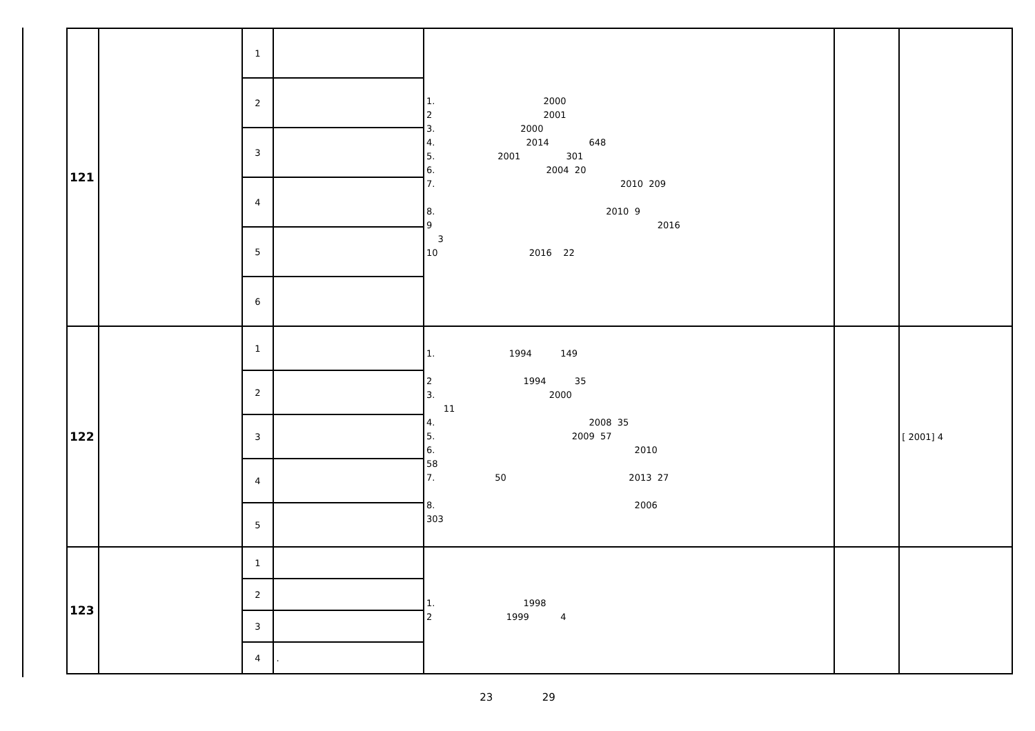| 121 | | 1 | | 1. 2000 2 2001 3. 2000 4. 2014 648 5. 2001 301 6. 2004 20 7. 2010 209 8. 2010 9 9 2016 3 10 2016 22 | | |
| | | 2 | | | | |
| | | 3 | | | | |
| | | 4 | | | | |
| | | 5 | | | | |
| | | 6 | | | | |
| 122 | | 1 | | 1. 1994 149 2 1994 35 3. 2000 11 4. 2008 35 5. 2009 57 6. 2010 58 7. 50 2013 27 8. 2006 303 | | [ 2001] 4 |
| | | 2 | | | | |
| | | 3 | | | | |
| | | 4 | | | | |
| | | 5 | | | | |
| 123 | | 1 | | 1. 1998 2 1999 4 | | |
| | | 2 | | | | |
| | | 3 | | | | |
| | | 4 | . | | | |
23 29